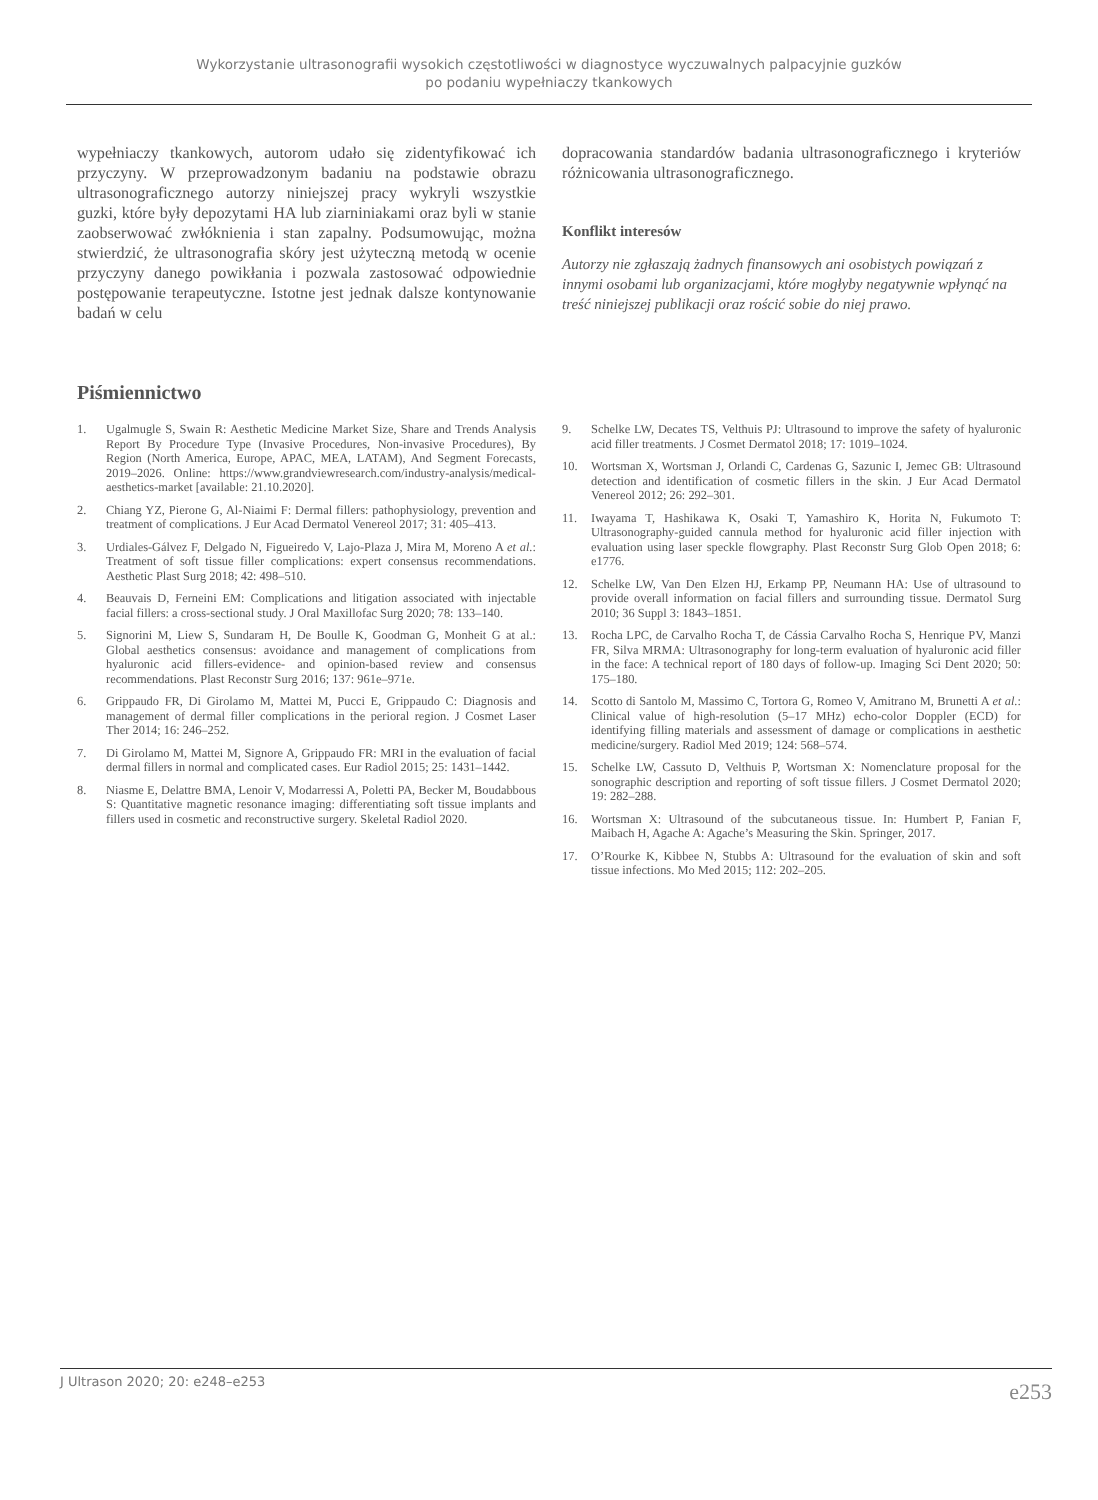Wykorzystanie ultrasonografii wysokich częstotliwości w diagnostyce wyczuwalnych palpacyjnie guzków
po podaniu wypełniaczy tkankowych
wypełniaczy tkankowych, autorom udało się zidentyfikować ich przyczyny. W przeprowadzonym badaniu na podstawie obrazu ultrasonograficznego autorzy niniejszej pracy wykryli wszystkie guzki, które były depozytami HA lub ziarniniakami oraz byli w stanie zaobserwować zwłóknienia i stan zapalny. Podsumowując, można stwierdzić, że ultrasonografia skóry jest użyteczną metodą w ocenie przyczyny danego powikłania i pozwala zastosować odpowiednie postępowanie terapeutyczne. Istotne jest jednak dalsze kontynowanie badań w celu
dopracowania standardów badania ultrasonograficznego i kryteriów różnicowania ultrasonograficznego.
Konflikt interesów
Autorzy nie zgłaszają żadnych finansowych ani osobistych powiązań z innymi osobami lub organizacjami, które mogłyby negatywnie wpłynąć na treść niniejszej publikacji oraz rościć sobie do niej prawo.
Piśmiennictwo
1. Ugalmugle S, Swain R: Aesthetic Medicine Market Size, Share and Trends Analysis Report By Procedure Type (Invasive Procedures, Non-invasive Procedures), By Region (North America, Europe, APAC, MEA, LATAM), And Segment Forecasts, 2019–2026. Online: https://www.grandviewresearch.com/industry-analysis/medical-aesthetics-market [available: 21.10.2020].
2. Chiang YZ, Pierone G, Al-Niaimi F: Dermal fillers: pathophysiology, prevention and treatment of complications. J Eur Acad Dermatol Venereol 2017; 31: 405–413.
3. Urdiales-Gálvez F, Delgado N, Figueiredo V, Lajo-Plaza J, Mira M, Moreno A et al.: Treatment of soft tissue filler complications: expert consensus recommendations. Aesthetic Plast Surg 2018; 42: 498–510.
4. Beauvais D, Ferneini EM: Complications and litigation associated with injectable facial fillers: a cross-sectional study. J Oral Maxillofac Surg 2020; 78: 133–140.
5. Signorini M, Liew S, Sundaram H, De Boulle K, Goodman G, Monheit G at al.: Global aesthetics consensus: avoidance and management of complications from hyaluronic acid fillers-evidence- and opinion-based review and consensus recommendations. Plast Reconstr Surg 2016; 137: 961e–971e.
6. Grippaudo FR, Di Girolamo M, Mattei M, Pucci E, Grippaudo C: Diagnosis and management of dermal filler complications in the perioral region. J Cosmet Laser Ther 2014; 16: 246–252.
7. Di Girolamo M, Mattei M, Signore A, Grippaudo FR: MRI in the evaluation of facial dermal fillers in normal and complicated cases. Eur Radiol 2015; 25: 1431–1442.
8. Niasme E, Delattre BMA, Lenoir V, Modarressi A, Poletti PA, Becker M, Boudabbous S: Quantitative magnetic resonance imaging: differentiating soft tissue implants and fillers used in cosmetic and reconstructive surgery. Skeletal Radiol 2020.
9. Schelke LW, Decates TS, Velthuis PJ: Ultrasound to improve the safety of hyaluronic acid filler treatments. J Cosmet Dermatol 2018; 17: 1019–1024.
10. Wortsman X, Wortsman J, Orlandi C, Cardenas G, Sazunic I, Jemec GB: Ultrasound detection and identification of cosmetic fillers in the skin. J Eur Acad Dermatol Venereol 2012; 26: 292–301.
11. Iwayama T, Hashikawa K, Osaki T, Yamashiro K, Horita N, Fukumoto T: Ultrasonography-guided cannula method for hyaluronic acid filler injection with evaluation using laser speckle flowgraphy. Plast Reconstr Surg Glob Open 2018; 6: e1776.
12. Schelke LW, Van Den Elzen HJ, Erkamp PP, Neumann HA: Use of ultrasound to provide overall information on facial fillers and surrounding tissue. Dermatol Surg 2010; 36 Suppl 3: 1843–1851.
13. Rocha LPC, de Carvalho Rocha T, de Cássia Carvalho Rocha S, Henrique PV, Manzi FR, Silva MRMA: Ultrasonography for long-term evaluation of hyaluronic acid filler in the face: A technical report of 180 days of follow-up. Imaging Sci Dent 2020; 50: 175–180.
14. Scotto di Santolo M, Massimo C, Tortora G, Romeo V, Amitrano M, Brunetti A et al.: Clinical value of high-resolution (5–17 MHz) echo-color Doppler (ECD) for identifying filling materials and assessment of damage or complications in aesthetic medicine/surgery. Radiol Med 2019; 124: 568–574.
15. Schelke LW, Cassuto D, Velthuis P, Wortsman X: Nomenclature proposal for the sonographic description and reporting of soft tissue fillers. J Cosmet Dermatol 2020; 19: 282–288.
16. Wortsman X: Ultrasound of the subcutaneous tissue. In: Humbert P, Fanian F, Maibach H, Agache A: Agache’s Measuring the Skin. Springer, 2017.
17. O’Rourke K, Kibbee N, Stubbs A: Ultrasound for the evaluation of skin and soft tissue infections. Mo Med 2015; 112: 202–205.
J Ultrason 2020; 20: e248–e253 e253